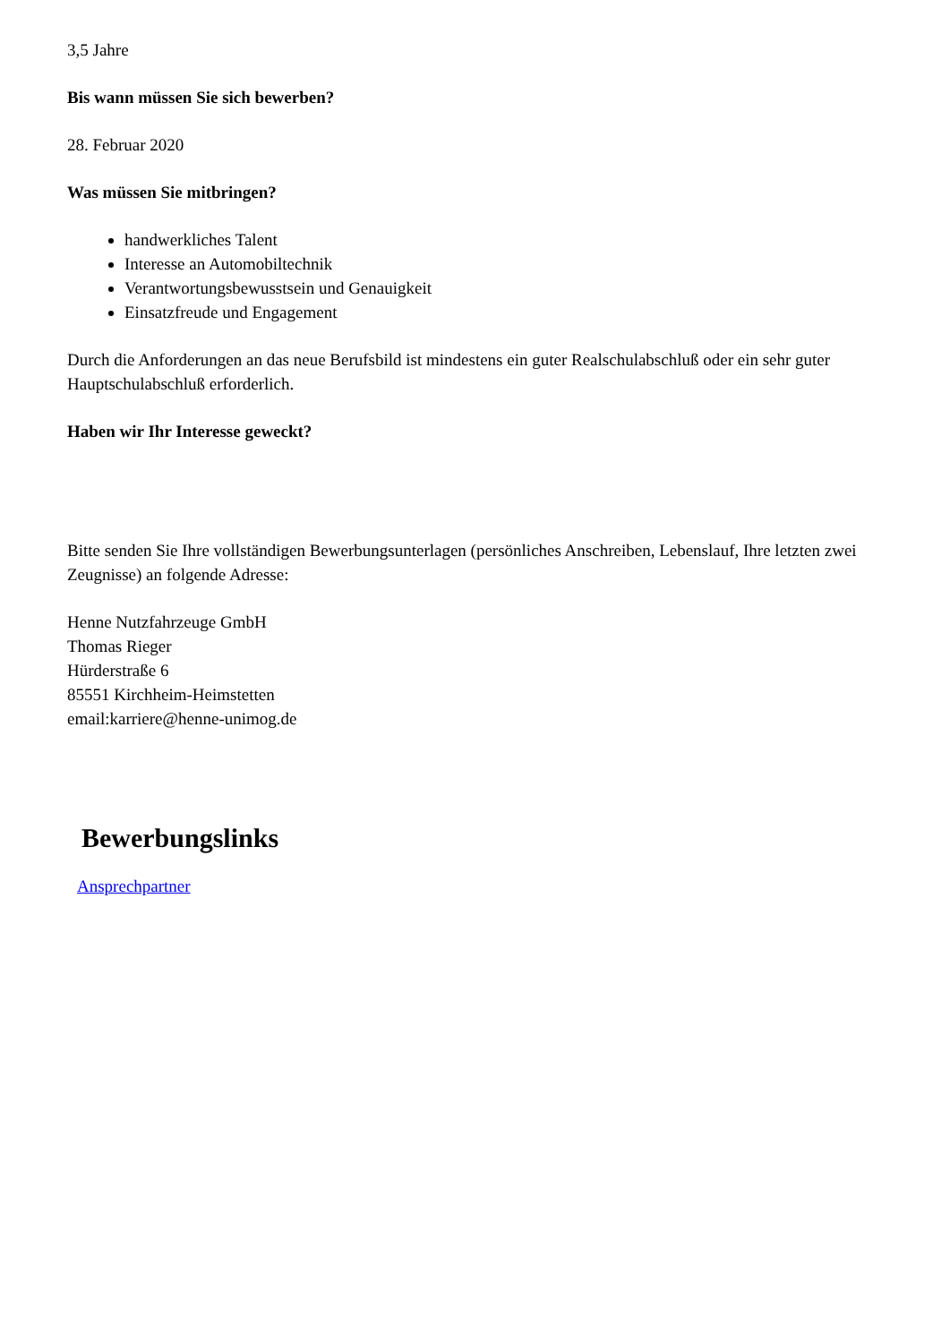3,5 Jahre
Bis wann müssen Sie sich bewerben?
28. Februar 2020
Was müssen Sie mitbringen?
handwerkliches Talent
Interesse an Automobiltechnik
Verantwortungsbewusstsein und Genauigkeit
Einsatzfreude und Engagement
Durch die Anforderungen an das neue Berufsbild ist mindestens ein guter Realschulabschluß oder ein sehr guter Hauptschulabschluß erforderlich.
Haben wir Ihr Interesse geweckt?
Bitte senden Sie Ihre vollständigen Bewerbungsunterlagen (persönliches Anschreiben, Lebenslauf, Ihre letzten zwei Zeugnisse) an folgende Adresse:
Henne Nutzfahrzeuge GmbH
Thomas Rieger
Hürderstraße 6
85551 Kirchheim-Heimstetten
email:karriere@henne-unimog.de
Bewerbungslinks
Ansprechpartner